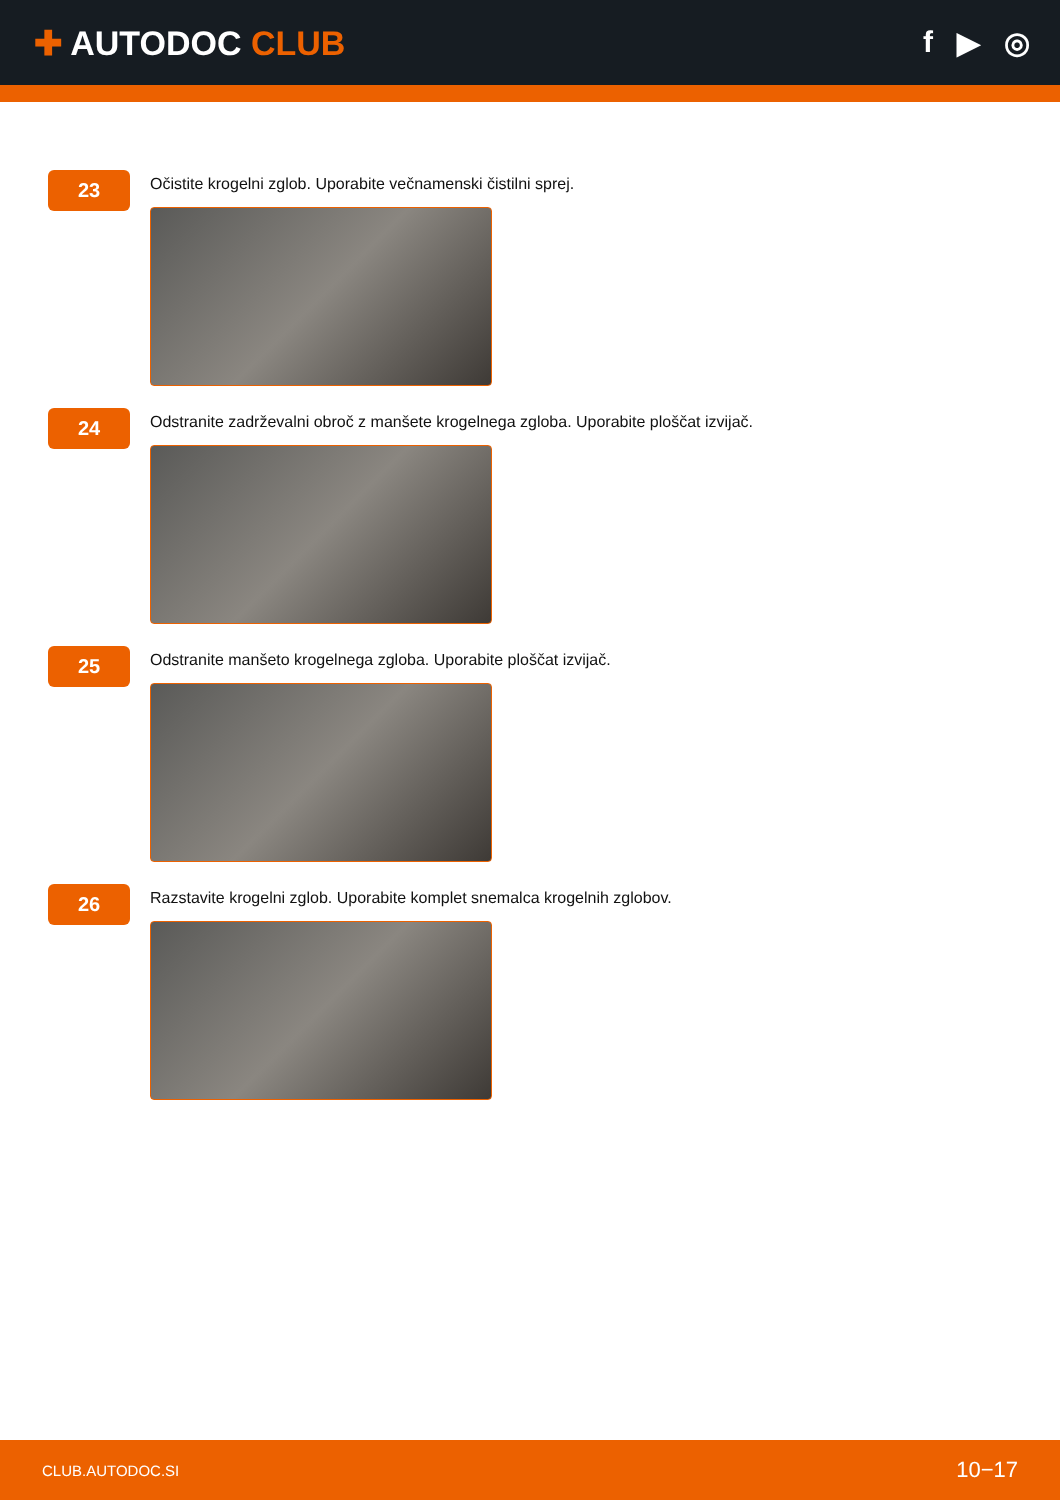✚ AUTODOC CLUB f ▶ ◎
23
Očistite krogelni zglob. Uporabite večnamenski čistilni sprej.
24
Odstranite zadrževalni obroč z manšete krogelnega zgloba. Uporabite ploščat izvijač.
25
Odstranite manšeto krogelnega zgloba. Uporabite ploščat izvijač.
26
Razstavite krogelni zglob. Uporabite komplet snemalca krogelnih zglobov.
CLUB.AUTODOC.SI 10−17